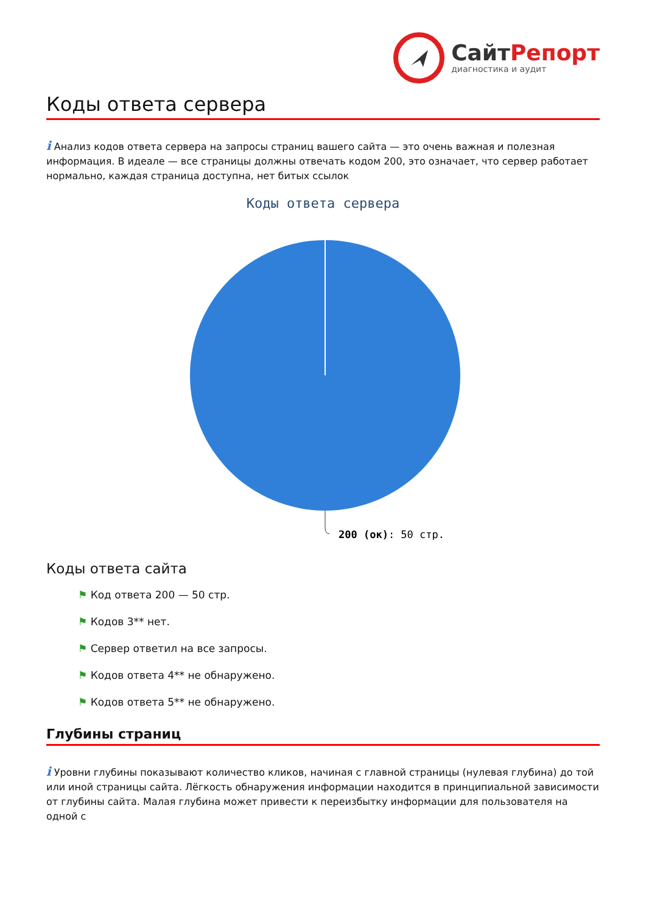СайтРепорт
диагностика и аудит
Коды ответа сервера
i Анализ кодов ответа сервера на запросы страниц вашего сайта — это очень важная и полезная информация. В идеале — все страницы должны отвечать кодом 200, это означает, что сервер работает нормально, каждая страница доступна, нет битых ссылок
Коды ответа сервера
200 (ок): 50 стр.
Коды ответа сайта
⚑ Код ответа 200 — 50 стр.
⚑ Кодов 3** нет.
⚑ Сервер ответил на все запросы.
⚑ Кодов ответа 4** не обнаружено.
⚑ Кодов ответа 5** не обнаружено.
Глубины страниц
i Уровни глубины показывают количество кликов, начиная с главной страницы (нулевая глубина) до той или иной страницы сайта. Лёгкость обнаружения информации находится в принципиальной зависимости от глубины сайта. Малая глубина может привести к переизбытку информации для пользователя на одной с